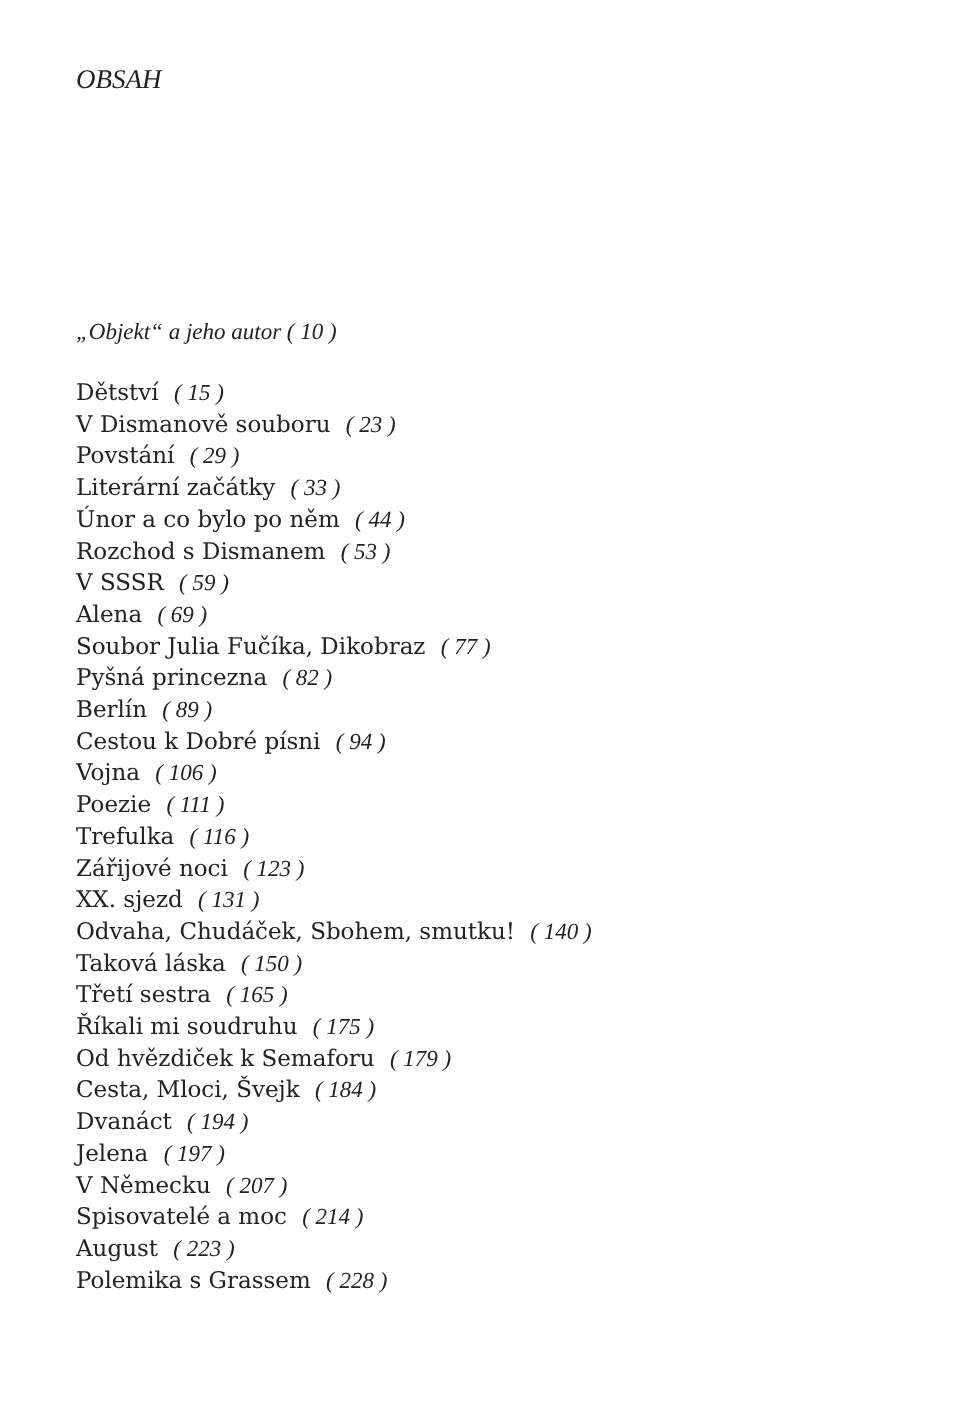OBSAH
„Objekt“ a jeho autor ( 10 )
Dětství ( 15 )
V Dismanově souboru ( 23 )
Povstání ( 29 )
Literární začátky ( 33 )
Únor a co bylo po něm ( 44 )
Rozchod s Dismanem ( 53 )
V SSSR ( 59 )
Alena ( 69 )
Soubor Julia Fučíka, Dikobraz ( 77 )
Pyšná princezna ( 82 )
Berlín ( 89 )
Cestou k Dobré písni ( 94 )
Vojna ( 106 )
Poezie ( 111 )
Trefulka ( 116 )
Zářijové noci ( 123 )
XX. sjezd ( 131 )
Odvaha, Chudáček, Sbohem, smutku! ( 140 )
Taková láska ( 150 )
Třetí sestra ( 165 )
Říkali mi soudruhu ( 175 )
Od hvězdiček k Semaforu ( 179 )
Cesta, Mloci, Švejk ( 184 )
Dvanáct ( 194 )
Jelena ( 197 )
V Německu ( 207 )
Spisovatelé a moc ( 214 )
August ( 223 )
Polemika s Grassem ( 228 )